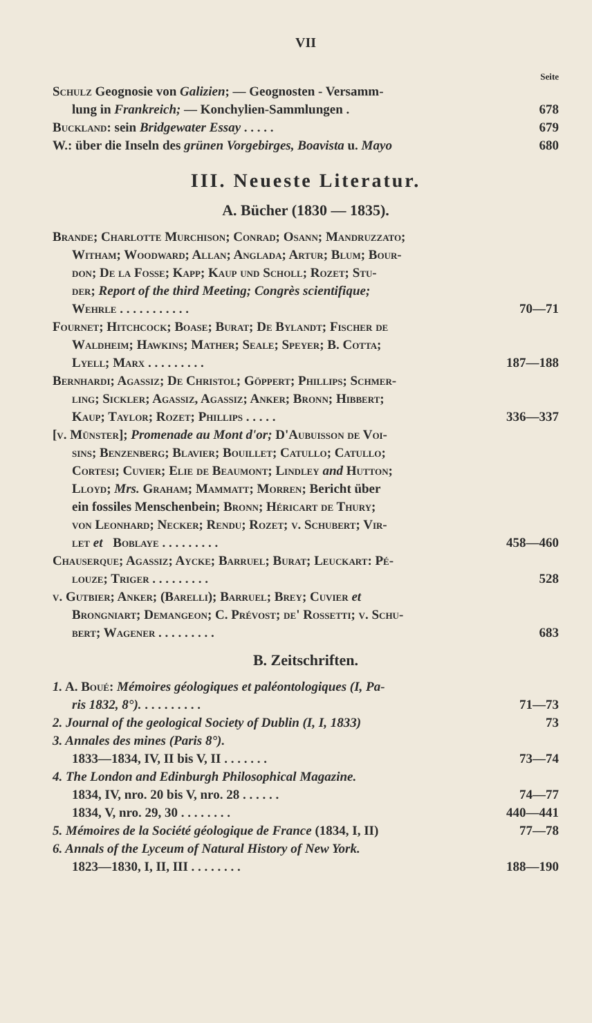VII
Seite
Schulz Geognosie von Galizien; — Geognosten - Versamm-
lung in Frankreich; — Konchylien-Sammlungen . 678
Buckland: sein Bridgewater Essay . . . . . 679
W.: über die Inseln des grünen Vorgebirges, Boavista u. Mayo 680
III. Neueste Literatur.
A. Bücher (1830 — 1835).
Brande; Charlotte Murchison; Conrad; Osann; Mandruzzato;
Witham; Woodward; Allan; Anglada; Artur; Blum; Bour-
don; De la Fosse; Kapp; Kaup und Scholl; Rozet; Stu-
der; Report of the third Meeting; Congrès scientifique;
Wehrle . . . . . . . . . . . 70—71
Fournet; Hitchcock; Boase; Burat; De Bylandt; Fischer de
Waldheim; Hawkins; Mather; Seale; Speyer; B. Cotta;
Lyell; Marx . . . . . . . . . 187—188
Bernhardi; Agassiz; De Christol; Göppert; Phillips; Schmer-
ling; Sickler; Agassiz, Agassiz; Anker; Bronn; Hibbert;
Kaup; Taylor; Rozet; Phillips . . . . . 336—337
[v. Münster]; Promenade au Mont d'or; D'Aubuisson de Voi-
sins; Benzenberg; Blavier; Bouillet; Catullo; Catullo;
Cortesi; Cuvier; Elie de Beaumont; Lindley and Hutton;
Lloyd; Mrs. Graham; Mammatt; Morren; Bericht über
ein fossiles Menschenbein; Bronn; Héricart de Thury;
von Leonhard; Necker; Rendu; Rozet; v. Schubert; Vir-
let et Boblaye . . . . . . . . . 458—460
Chauserque; Agassiz; Aycke; Barruel; Burat; Leuckart: Pé-
louze; Triger . . . . . . . . . 528
v. Gutbier; Anker; (Barelli); Barruel; Brey; Cuvier et
Brongniart; Demangeon; C. Prévost; de' Rossetti; v. Schu-
bert; Wagener . . . . . . . . . 683
B. Zeitschriften.
1. A. Boué: Mémoires géologiques et paléontologiques (I, Pa-
ris 1832, 8°). . . . . . . . . . 71—73
2. Journal of the geological Society of Dublin (I, I, 1833) 73
3. Annales des mines (Paris 8°).
1833—1834, IV, II bis V, II . . . . . . . 73—74
4. The London and Edinburgh Philosophical Magazine.
1834, IV, nro. 20 bis V, nro. 28 . . . . . . 74—77
1834, V, nro. 29, 30 . . . . . . . . 440—441
5. Mémoires de la Société géologique de France (1834, I, II) 77—78
6. Annals of the Lyceum of Natural History of New York.
1823—1830, I, II, III . . . . . . . . 188—190